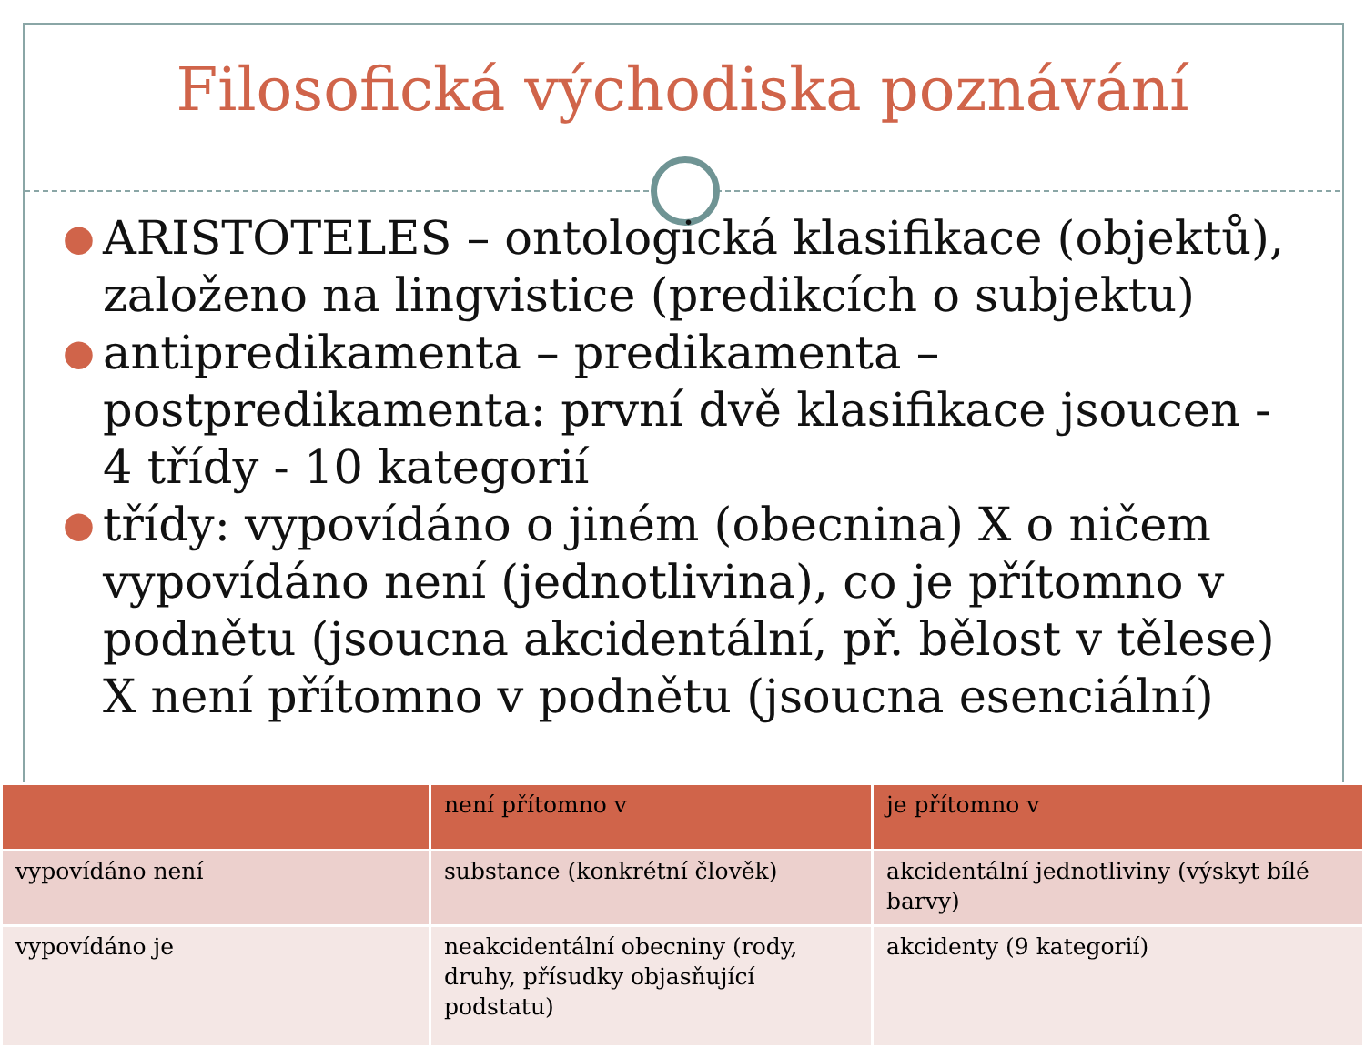Filosofická východiska poznávání
● ARISTOTELES – ontologická klasifikace (objektů), založeno na lingvistice (predikcích o subjektu)
● antipredikamenta – predikamenta – postpredikamenta: první dvě klasifikace jsoucen - 4 třídy - 10 kategorií
● třídy: vypovídáno o jiném (obecnina) X o ničem vypovídáno není (jednotlivina), co je přítomno v podnětu (jsoucna akcidentální, př. bělost v tělese) X není přítomno v podnětu (jsoucna esenciální)
| | není přítomno v | je přítomno v |
| --- | --- | --- |
| vypovídáno není | substance (konkrétní člověk) | akcidentální jednotliviny (výskyt bílé barvy) |
| vypovídáno je | neakcidentální obecniny (rody, druhy, přísudky objasňující podstatu) | akcidenty (9 kategorií) |